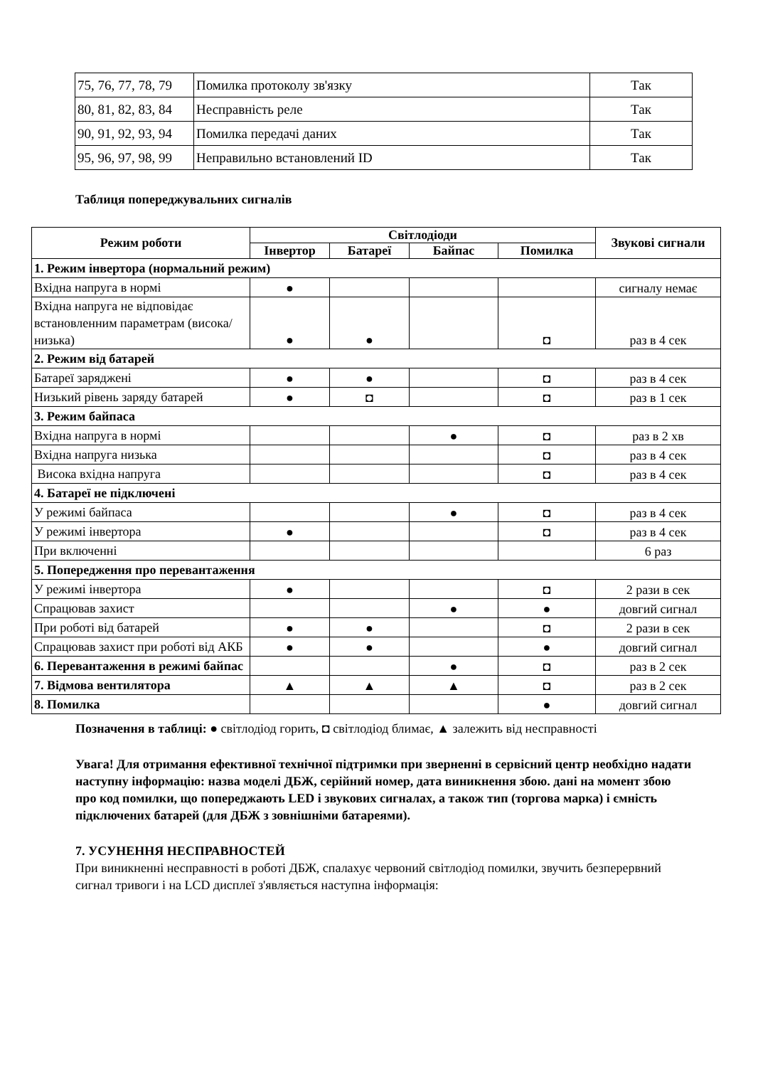| 75, 76, 77, 78, 79 | Помилка протоколу зв'язку | Так |
| 80, 81, 82, 83, 84 | Несправність реле | Так |
| 90, 91, 92, 93, 94 | Помилка передачі даних | Так |
| 95, 96, 97, 98, 99 | Неправильно встановлений ID | Так |
Таблиця попереджувальних сигналів
| Режим роботи | Світлодіоди | | | | Звукові сигнали |
| --- | --- | --- | --- | --- | --- |
| | Інвертор | Батареї | Байпас | Помилка | |
| 1. Режим інвертора (нормальний режим) | | | | | |
| Вхідна напруга в нормі | ● | | | | сигналу немає |
| Вхідна напруга не відповідає встановленним параметрам (висока/низька) | ● | ● | | ◘ | раз в 4 сек |
| 2. Режим від батарей | | | | | |
| Батареї заряджені | ● | ● | | ◘ | раз в 4 сек |
| Низький рівень заряду батарей | ● | ◘ | | ◘ | раз в 1 сек |
| 3. Режим байпаса | | | | | |
| Вхідна напруга в нормі | | | ● | ◘ | раз в 2 хв |
| Вхідна напруга низька | | | | ◘ | раз в 4 сек |
| Висока вхідна напруга | | | | ◘ | раз в 4 сек |
| 4. Батареї не підключені | | | | | |
| У режимі байпаса | | | ● | ◘ | раз в 4 сек |
| У режимі інвертора | ● | | | ◘ | раз в 4 сек |
| При включенні | | | | | 6 раз |
| 5. Попередження про перевантаження | | | | | |
| У режимі інвертора | ● | | | ◘ | 2 рази в сек |
| Спрацював захист | | | ● | ● | довгий сигнал |
| При роботі від батарей | ● | ● | | ◘ | 2 рази в сек |
| Спрацював захист при роботі від АКБ | ● | ● | | ● | довгий сигнал |
| 6. Перевантаження в режимі байпас | | | ● | ◘ | раз в 2 сек |
| 7. Відмова вентилятора | ▲ | ▲ | ▲ | ◘ | раз в 2 сек |
| 8. Помилка | | | | ● | довгий сигнал |
Позначення в таблиці: ● світлодіод горить, ◘ світлодіод блимає, ▲ залежить від несправності
Увага! Для отримання ефективної технічної підтримки при зверненні в сервісний центр необхідно надати наступну інформацію: назва моделі ДБЖ, серійний номер, дата виникнення збою. дані на момент збою про код помилки, що попереджають LED і звукових сигналах, а також тип (торгова марка) і ємність підключених батарей (для ДБЖ з зовнішніми батареями).
7. УСУНЕННЯ НЕСПРАВНОСТЕЙ
При виникненні несправності в роботі ДБЖ, спалахує червоний світлодіод помилки, звучить безперервний сигнал тривоги і на LCD дисплеї з'являється наступна інформація: